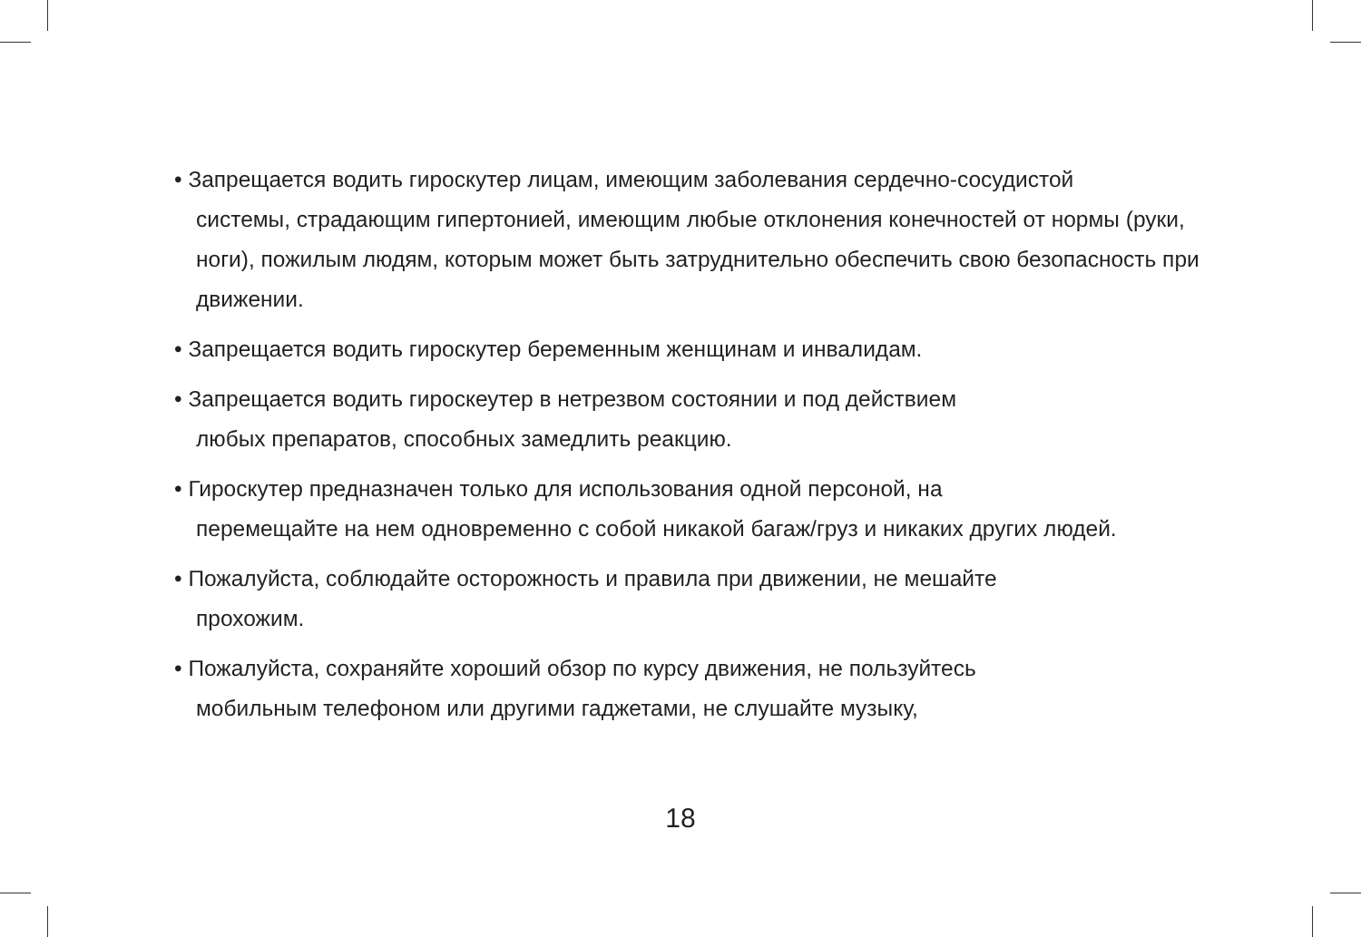• Запрещается водить гироскутер лицам, имеющим заболевания сердечно-сосудистой
системы, страдающим гипертонией, имеющим любые отклонения конечностей от нормы (руки, ноги), пожилым людям, которым может быть затруднительно обеспечить свою безопасность при движении.
• Запрещается водить гироскутер беременным женщинам и инвалидам.
• Запрещается водить гироскеутер в нетрезвом состоянии и под действием
любых препаратов, способных замедлить реакцию.
• Гироскутер предназначен только для использования одной персоной, на
перемещайте на нем одновременно с собой никакой багаж/груз и никаких других людей.
• Пожалуйста, соблюдайте осторожность и правила при движении, не мешайте
прохожим.
• Пожалуйста, сохраняйте хороший обзор по курсу движения, не пользуйтесь
мобильным телефоном или другими гаджетами, не слушайте музыку,
18